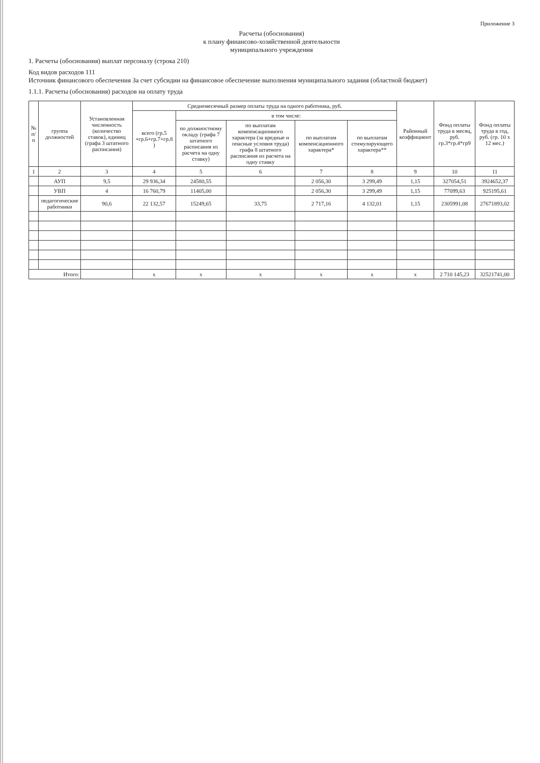Приложение 3
Расчеты (обоснования)
к плану финансово-хозяйственной деятельности
муниципального учреждения
1. Расчеты (обоснования) выплат персоналу (строка 210)
Код видов расходов 111
Источник финансового обеспечения За счет субсидии на финансовое обеспечение выполнения муниципального задания (областной бюджет)
1.1.1. Расчеты (обоснования) расходов на оплату труда
| № п/п | группа должностей | Установленная численность (количество ставок), единиц (графа 3 штатного расписания) | Среднемесячный размер оплаты труда на одного работника, руб. | | | | | Районный коэффициент | Фонд оплаты труда в месяц, руб. гр.3*гр.4*гр9 | Фонд оплаты труда в год, руб. (гр. 10 х 12 мес.) |
| --- | --- | --- | --- | --- | --- | --- | --- | --- | --- | --- |
| | | | всего (гр.5 +гр.6+гр.7+гр.8 ) | в том числе: | | | | | | |
| | | | | по должностному окладу (графа 7 штатного расписания из расчета на одну ставку) | по выплатам компенсационного характера (за вредные и опасные условия труда) графа 8 штатного расписания из расчета на одну ставку | по выплатам компенсационного характера* | по выплатам стимулирующего характера** | | | |
| 1 | 2 | 3 | 4 | 5 | 6 | 7 | 8 | 9 | 10 | 11 |
| | АУП | 9,5 | 29 936,34 | 24580,55 | | 2 056,30 | 3 299,49 | 1,15 | 327054,51 | 3924652,37 |
| | УВП | 4 | 16 760,79 | 11405,00 | | 2 056,30 | 3 299,49 | 1,15 | 77099,63 | 925195,61 |
| | педагогические работники | 90,6 | 22 132,57 | 15249,65 | 33,75 | 2 717,16 | 4 132,01 | 1,15 | 2305991,08 | 27671893,02 |
| Итого: | | | x | x | x | x | x | x | 2 710 145,23 | 32521741,00 |